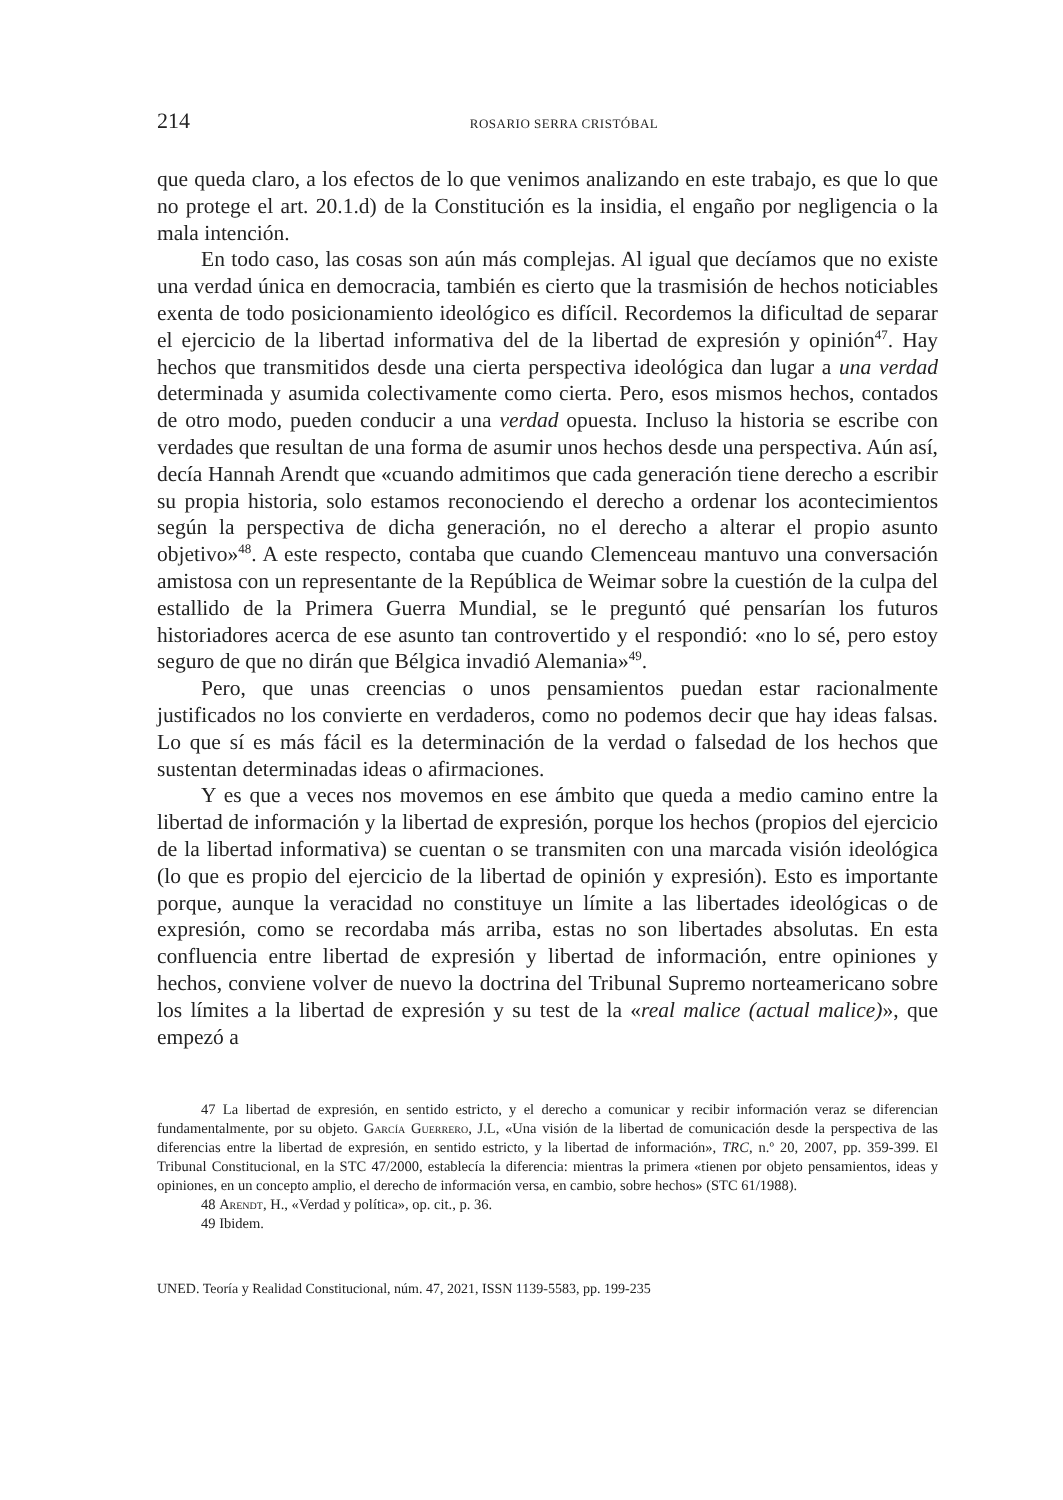214 ROSARIO SERRA CRISTÓBAL
que queda claro, a los efectos de lo que venimos analizando en este trabajo, es que lo que no protege el art. 20.1.d) de la Constitución es la insidia, el engaño por negligencia o la mala intención.
En todo caso, las cosas son aún más complejas. Al igual que decíamos que no existe una verdad única en democracia, también es cierto que la trasmisión de hechos noticiables exenta de todo posicionamiento ideológico es difícil. Recordemos la dificultad de separar el ejercicio de la libertad informativa del de la libertad de expresión y opinión<sup>47</sup>. Hay hechos que transmitidos desde una cierta perspectiva ideológica dan lugar a una verdad determinada y asumida colectivamente como cierta. Pero, esos mismos hechos, contados de otro modo, pueden conducir a una verdad opuesta. Incluso la historia se escribe con verdades que resultan de una forma de asumir unos hechos desde una perspectiva. Aún así, decía Hannah Arendt que «cuando admitimos que cada generación tiene derecho a escribir su propia historia, solo estamos reconociendo el derecho a ordenar los acontecimientos según la perspectiva de dicha generación, no el derecho a alterar el propio asunto objetivo»<sup>48</sup>. A este respecto, contaba que cuando Clemenceau mantuvo una conversación amistosa con un representante de la República de Weimar sobre la cuestión de la culpa del estallido de la Primera Guerra Mundial, se le preguntó qué pensarían los futuros historiadores acerca de ese asunto tan controvertido y el respondió: «no lo sé, pero estoy seguro de que no dirán que Bélgica invadió Alemania»<sup>49</sup>.
Pero, que unas creencias o unos pensamientos puedan estar racionalmente justificados no los convierte en verdaderos, como no podemos decir que hay ideas falsas. Lo que sí es más fácil es la determinación de la verdad o falsedad de los hechos que sustentan determinadas ideas o afirmaciones.
Y es que a veces nos movemos en ese ámbito que queda a medio camino entre la libertad de información y la libertad de expresión, porque los hechos (propios del ejercicio de la libertad informativa) se cuentan o se transmiten con una marcada visión ideológica (lo que es propio del ejercicio de la libertad de opinión y expresión). Esto es importante porque, aunque la veracidad no constituye un límite a las libertades ideológicas o de expresión, como se recordaba más arriba, estas no son libertades absolutas. En esta confluencia entre libertad de expresión y libertad de información, entre opiniones y hechos, conviene volver de nuevo la doctrina del Tribunal Supremo norteamericano sobre los límites a la libertad de expresión y su test de la «real malice (actual malice)», que empezó a
47 La libertad de expresión, en sentido estricto, y el derecho a comunicar y recibir información veraz se diferencian fundamentalmente, por su objeto. García Guerrero, J.L, «Una visión de la libertad de comunicación desde la perspectiva de las diferencias entre la libertad de expresión, en sentido estricto, y la libertad de información», TRC, n.º 20, 2007, pp. 359-399. El Tribunal Constitucional, en la STC 47/2000, establecía la diferencia: mientras la primera «tienen por objeto pensamientos, ideas y opiniones, en un concepto amplio, el derecho de información versa, en cambio, sobre hechos» (STC 61/1988).
48 Arendt, H., «Verdad y política», op. cit., p. 36.
49 Ibidem.
UNED. Teoría y Realidad Constitucional, núm. 47, 2021, ISSN 1139-5583, pp. 199-235